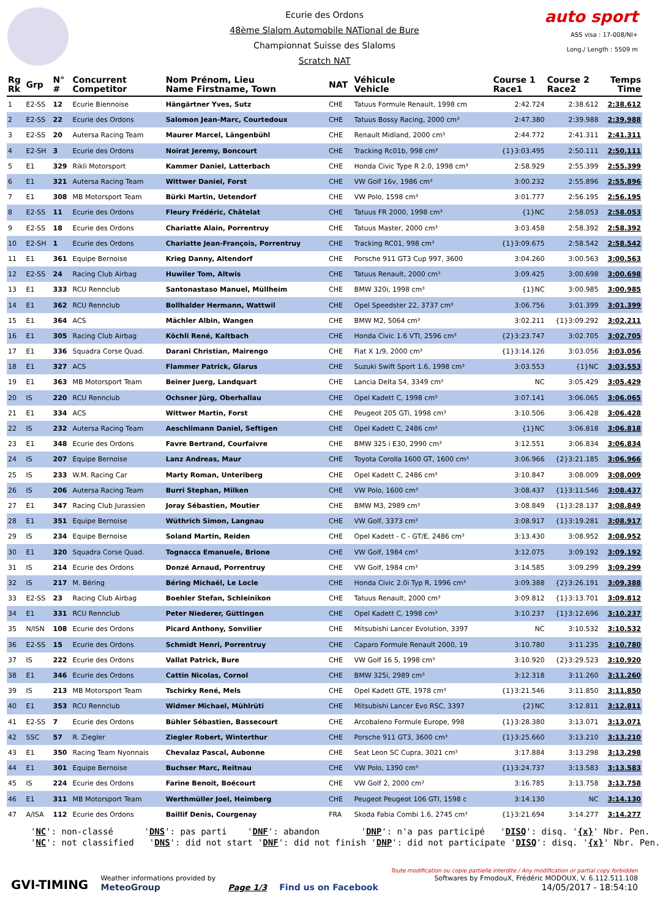auto sport
ASS visa : 17-008/NI+
Long./ Length : 5509 m
Ecurie des Ordons
48ème Slalom Automobile NATional de Bure
Championnat Suisse des Slaloms
Scratch NAT
| Rg Rk | Grp | N° # | Concurrent Competitor | Nom Prénom, Lieu Name Firstname, Town | NAT | Véhicule Vehicle | Course 1 Race1 | Course 2 Race2 | Temps Time |
| --- | --- | --- | --- | --- | --- | --- | --- | --- | --- |
| 1 | E2-SS | 12 | Ecurie Biennoise | Hängärtner Yves, Sutz | CHE | Tatuus Formule Renault, 1998 cm | 2:42.724 | 2:38.612 | 2:38.612 |
| 2 | E2-SS | 22 | Ecurie des Ordons | Salomon Jean-Marc, Courtedoux | CHE | Tatuus Bossy Racing, 2000 cm³ | 2:47.380 | 2:39.988 | 2:39.988 |
| 3 | E2-SS | 20 | Autersa Racing Team | Maurer Marcel, Längenbühl | CHE | Renault Midland, 2000 cm³ | 2:44.772 | 2:41.311 | 2:41.311 |
| 4 | E2-SH | 3 | Ecurie des Ordons | Noirat Jeremy, Boncourt | CHE | Tracking Rc01b, 998 cm³ | {1}3:03.495 | 2:50.111 | 2:50.111 |
| 5 | E1 | 329 | Rikli Motorsport | Kammer Daniel, Latterbach | CHE | Honda Civic Type R 2.0, 1998 cm³ | 2:58.929 | 2:55.399 | 2:55.399 |
| 6 | E1 | 321 | Autersa Racing Team | Wittwer Daniel, Forst | CHE | VW Golf 16v, 1986 cm³ | 3:00.232 | 2:55.896 | 2:55.896 |
| 7 | E1 | 308 | MB Motorsport Team | Bürki Martin, Uetendorf | CHE | VW Polo, 1598 cm³ | 3:01.777 | 2:56.195 | 2:56.195 |
| 8 | E2-SS | 11 | Ecurie des Ordons | Fleury Frédéric, Châtelat | CHE | Tatuus FR 2000, 1998 cm³ | {1}NC | 2:58.053 | 2:58.053 |
| 9 | E2-SS | 18 | Ecurie des Ordons | Chariatte Alain, Porrentruy | CHE | Tatuus Master, 2000 cm³ | 3:03.458 | 2:58.392 | 2:58.392 |
| 10 | E2-SH | 1 | Ecurie des Ordons | Chariatte Jean-François, Porrentruy | CHE | Tracking RC01, 998 cm³ | {1}3:09.675 | 2:58.542 | 2:58.542 |
| 11 | E1 | 361 | Equipe Bernoise | Krieg Danny, Altendorf | CHE | Porsche 911 GT3 Cup 997, 3600 | 3:04.260 | 3:00.563 | 3:00.563 |
| 12 | E2-SS | 24 | Racing Club Airbag | Huwiler Tom, Altwis | CHE | Tatuus Renault, 2000 cm³ | 3:09.425 | 3:00.698 | 3:00.698 |
| 13 | E1 | 333 | RCU Rennclub | Santonastaso Manuel, Müllheim | CHE | BMW 320i, 1998 cm³ | {1}NC | 3:00.985 | 3:00.985 |
| 14 | E1 | 362 | RCU Rennclub | Bollhalder Hermann, Wattwil | CHE | Opel Speedster 22, 3737 cm³ | 3:06.756 | 3:01.399 | 3:01.399 |
| 15 | E1 | 364 | ACS | Mächler Albin, Wangen | CHE | BMW M2, 5064 cm³ | 3:02.211 | {1}3:09.292 | 3:02.211 |
| 16 | E1 | 305 | Racing Club Airbag | Köchli René, Kaltbach | CHE | Honda Civic 1.6 VTI, 2596 cm³ | {2}3:23.747 | 3:02.705 | 3:02.705 |
| 17 | E1 | 336 | Squadra Corse Quad. | Darani Christian, Mairengo | CHE | Fiat X 1/9, 2000 cm³ | {1}3:14.126 | 3:03.056 | 3:03.056 |
| 18 | E1 | 327 | ACS | Flammer Patrick, Glarus | CHE | Suzuki Swift Sport 1.6, 1998 cm³ | 3:03.553 | {1}NC | 3:03.553 |
| 19 | E1 | 363 | MB Motorsport Team | Beiner Juerg, Landquart | CHE | Lancia Delta S4, 3349 cm³ | NC | 3:05.429 | 3:05.429 |
| 20 | IS | 220 | RCU Rennclub | Ochsner Jürg, Oberhallau | CHE | Opel Kadett C, 1998 cm³ | 3:07.141 | 3:06.065 | 3:06.065 |
| 21 | E1 | 334 | ACS | Wittwer Martin, Forst | CHE | Peugeot 205 GTi, 1998 cm³ | 3:10.506 | 3:06.428 | 3:06.428 |
| 22 | IS | 232 | Autersa Racing Team | Aeschlimann Daniel, Seftigen | CHE | Opel Kadett C, 2486 cm³ | {1}NC | 3:06.818 | 3:06.818 |
| 23 | E1 | 348 | Ecurie des Ordons | Favre Bertrand, Courfaivre | CHE | BMW 325 i E30, 2990 cm³ | 3:12.551 | 3:06.834 | 3:06.834 |
| 24 | IS | 207 | Equipe Bernoise | Lanz Andreas, Maur | CHE | Toyota Corolla 1600 GT, 1600 cm³ | 3:06.966 | {2}3:21.185 | 3:06.966 |
| 25 | IS | 233 | W.M. Racing Car | Marty Roman, Unteriberg | CHE | Opel Kadett C, 2486 cm³ | 3:10.847 | 3:08.009 | 3:08.009 |
| 26 | IS | 206 | Autersa Racing Team | Burri Stephan, Milken | CHE | VW Polo, 1600 cm³ | 3:08.437 | {1}3:11.546 | 3:08.437 |
| 27 | E1 | 347 | Racing Club Jurassien | Joray Sébastien, Moutier | CHE | BMW M3, 2989 cm³ | 3:08.849 | {1}3:28.137 | 3:08.849 |
| 28 | E1 | 351 | Equipe Bernoise | Wüthrich Simon, Langnau | CHE | VW Golf, 3373 cm³ | 3:08.917 | {1}3:19.281 | 3:08.917 |
| 29 | IS | 234 | Equipe Bernoise | Soland Martin, Reiden | CHE | Opel Kadett - C - GT/E, 2486 cm³ | 3:13.430 | 3:08.952 | 3:08.952 |
| 30 | E1 | 320 | Squadra Corse Quad. | Tognacca Emanuele, Brione | CHE | VW Golf, 1984 cm³ | 3:12.075 | 3:09.192 | 3:09.192 |
| 31 | IS | 214 | Ecurie des Ordons | Donzé Arnaud, Porrentruy | CHE | VW Golf, 1984 cm³ | 3:14.585 | 3:09.299 | 3:09.299 |
| 32 | IS | 217 | M. Béring | Béring Michaël, Le Locle | CHE | Honda Civic 2.0i Typ R, 1996 cm³ | 3:09.388 | {2}3:26.191 | 3:09.388 |
| 33 | E2-SS | 23 | Racing Club Airbag | Boehler Stefan, Schleinikon | CHE | Tatuus Renault, 2000 cm³ | 3:09.812 | {1}3:13.701 | 3:09.812 |
| 34 | E1 | 331 | RCU Rennclub | Peter Niederer, Güttingen | CHE | Opel Kadett C, 1998 cm³ | 3:10.237 | {1}3:12.696 | 3:10.237 |
| 35 | N/ISN | 108 | Ecurie des Ordons | Picard Anthony, Sonvilier | CHE | Mitsubishi Lancer Evolution, 3397 | NC | 3:10.532 | 3:10.532 |
| 36 | E2-SS | 15 | Ecurie des Ordons | Schmidt Henri, Porrentruy | CHE | Caparo Formule Renault 2000, 19 | 3:10.780 | 3:11.235 | 3:10.780 |
| 37 | IS | 222 | Ecurie des Ordons | Vallat Patrick, Bure | CHE | VW Golf 16 S, 1998 cm³ | 3:10.920 | {2}3:29.523 | 3:10.920 |
| 38 | E1 | 346 | Ecurie des Ordons | Cattin Nicolas, Cornol | CHE | BMW 325i, 2989 cm³ | 3:12.318 | 3:11.260 | 3:11.260 |
| 39 | IS | 213 | MB Motorsport Team | Tschirky René, Mels | CHE | Opel Kadett GTE, 1978 cm³ | {1}3:21.546 | 3:11.850 | 3:11.850 |
| 40 | E1 | 353 | RCU Rennclub | Widmer Michael, Mühlrüti | CHE | Mitsubishi Lancer Evo RSC, 3397 | {2}NC | 3:12.811 | 3:12.811 |
| 41 | E2-SS | 7 | Ecurie des Ordons | Bühler Sébastien, Bassecourt | CHE | Arcobaleno Formule Europe, 998 | {1}3:28.380 | 3:13.071 | 3:13.071 |
| 42 | SSC | 57 | R. Ziegler | Ziegler Robert, Winterthur | CHE | Porsche 911 GT3, 3600 cm³ | {1}3:25.660 | 3:13.210 | 3:13.210 |
| 43 | E1 | 350 | Racing Team Nyonnais | Chevalaz Pascal, Aubonne | CHE | Seat Leon SC Cupra, 3021 cm³ | 3:17.884 | 3:13.298 | 3:13.298 |
| 44 | E1 | 301 | Equipe Bernoise | Buchser Marc, Reitnau | CHE | VW Polo, 1390 cm³ | {1}3:24.737 | 3:13.583 | 3:13.583 |
| 45 | IS | 224 | Ecurie des Ordons | Farine Benoit, Boécourt | CHE | VW Golf 2, 2000 cm³ | 3:16.785 | 3:13.758 | 3:13.758 |
| 46 | E1 | 311 | MB Motorsport Team | Werthmüller Joel, Heimberg | CHE | Peugeot Peugeot 106 GTI, 1598 c | 3:14.130 | NC | 3:14.130 |
| 47 | A/ISA | 112 | Ecurie des Ordons | Baillif Denis, Courgenay | FRA | Skoda Fabia Combi 1.6, 2745 cm³ | {1}3:21.694 | 3:14.277 | 3:14.277 |
'NC': non-classé 'DNS': pas parti 'DNF': abandon 'DNP': n'a pas participé 'DISQ': disq. '{x}' Nbr. Pen. 'NC': not classified 'DNS': did not start 'DNF': did not finish 'DNP': did not participate 'DISQ': disq. '{x}' Nbr. Pen.
GVI-TIMING
Weather informations provided by
MeteoGroup
Page 1/3
Find us on Facebook
Toute modification ou copie partielle interdite / Any modification or partial copy forbidden
Softwares by FmodouX, Frédéric MODOUX, V. 6.112.511.108
14/05/2017 - 18:54:10